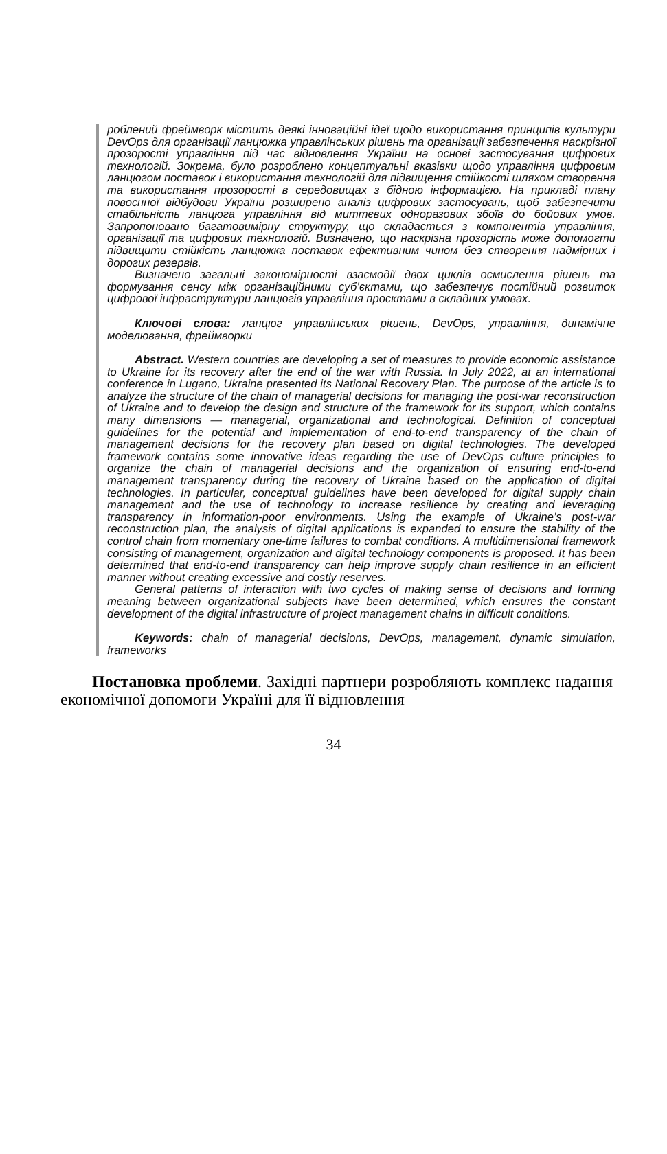роблений фреймворк містить деякі інноваційні ідеї щодо використання принципів культури DevOps для організації ланцюжка управлінських рішень та організації забезпечення наскрізної прозорості управління під час відновлення України на основі застосування цифрових технологій. Зокрема, було розроблено концептуальні вказівки щодо управління цифровим ланцюгом поставок і використання технологій для підвищення стійкості шляхом створення та використання прозорості в середовищах з бідною інформацією. На прикладі плану повоєнної відбудови України розширено аналіз цифрових застосувань, щоб забезпечити стабільність ланцюга управління від миттєвих одноразових збоїв до бойових умов. Запропоновано багатовимірну структуру, що складається з компонентів управління, організації та цифрових технологій. Визначено, що наскрізна прозорість може допомогти підвищити стійкість ланцюжка поставок ефективним чином без створення надмірних і дорогих резервів.
Визначено загальні закономірності взаємодії двох циклів осмислення рішень та формування сенсу між організаційними суб’єктами, що забезпечує постійний розвиток цифрової інфраструктури ланцюгів управління проєктами в складних умовах.
Ключові слова: ланцюг управлінських рішень, DevOps, управління, динамічне моделювання, фреймворки
Abstract. Western countries are developing a set of measures to provide economic assistance to Ukraine for its recovery after the end of the war with Russia. In July 2022, at an international conference in Lugano, Ukraine presented its National Recovery Plan. The purpose of the article is to analyze the structure of the chain of managerial decisions for managing the post-war reconstruction of Ukraine and to develop the design and structure of the framework for its support, which contains many dimensions — managerial, organizational and technological. Definition of conceptual guidelines for the potential and implementation of end-to-end transparency of the chain of management decisions for the recovery plan based on digital technologies. The developed framework contains some innovative ideas regarding the use of DevOps culture principles to organize the chain of managerial decisions and the organization of ensuring end-to-end management transparency during the recovery of Ukraine based on the application of digital technologies. In particular, conceptual guidelines have been developed for digital supply chain management and the use of technology to increase resilience by creating and leveraging transparency in information-poor environments. Using the example of Ukraine’s post-war reconstruction plan, the analysis of digital applications is expanded to ensure the stability of the control chain from momentary one-time failures to combat conditions. A multidimensional framework consisting of management, organization and digital technology components is proposed. It has been determined that end-to-end transparency can help improve supply chain resilience in an efficient manner without creating excessive and costly reserves.
General patterns of interaction with two cycles of making sense of decisions and forming meaning between organizational subjects have been determined, which ensures the constant development of the digital infrastructure of project management chains in difficult conditions.
Keywords: chain of managerial decisions, DevOps, management, dynamic simulation, frameworks
Постановка проблеми. Західні партнери розробляють комплекс надання економічної допомоги Україні для її відновлення
34